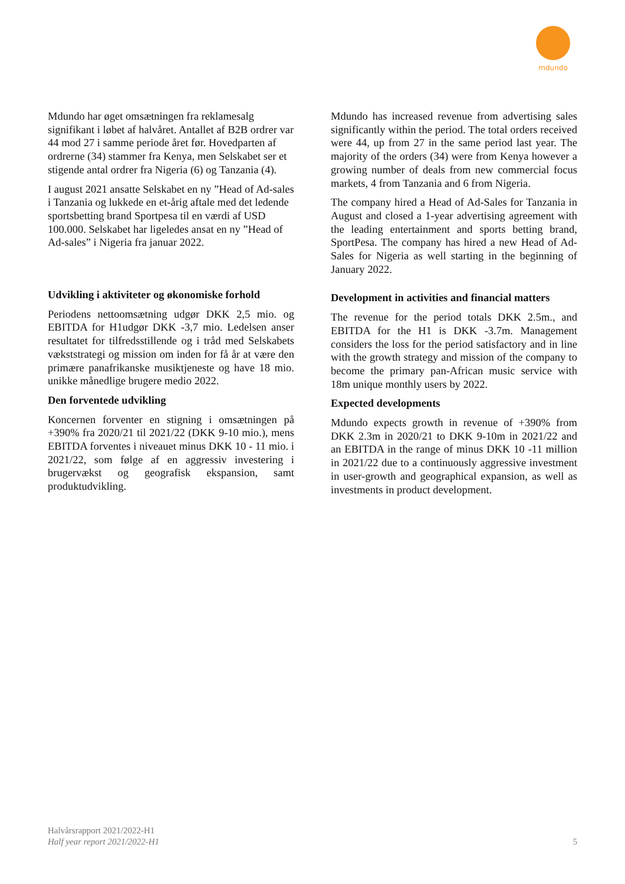mdundo
Mdundo har øget omsætningen fra reklamesalg signifikant i løbet af halvåret. Antallet af B2B ordrer var 44 mod 27 i samme periode året før. Hovedparten af ordrerne (34) stammer fra Kenya, men Selskabet ser et stigende antal ordrer fra Nigeria (6) og Tanzania (4).
I august 2021 ansatte Selskabet en ny ”Head of Ad-sales i Tanzania og lukkede en et-årig aftale med det ledende sportsbetting brand Sportpesa til en værdi af USD 100.000. Selskabet har ligeledes ansat en ny ”Head of Ad-sales” i Nigeria fra januar 2022.
Udvikling i aktiviteter og økonomiske forhold
Periodens nettoomsætning udgør DKK 2,5 mio. og EBITDA for H1udgør DKK -3,7 mio. Ledelsen anser resultatet for tilfredsstillende og i tråd med Selskabets vækststrategi og mission om inden for få år at være den primære panafrikanske musiktjeneste og have 18 mio. unikke månedlige brugere medio 2022.
Den forventede udvikling
Koncernen forventer en stigning i omsætningen på +390% fra 2020/21 til 2021/22 (DKK 9-10 mio.), mens EBITDA forventes i niveauet minus DKK 10 - 11 mio. i 2021/22, som følge af en aggressiv investering i brugervækst og geografisk ekspansion, samt produktudvikling.
Mdundo has increased revenue from advertising sales significantly within the period. The total orders received were 44, up from 27 in the same period last year. The majority of the orders (34) were from Kenya however a growing number of deals from new commercial focus markets, 4 from Tanzania and 6 from Nigeria.
The company hired a Head of Ad-Sales for Tanzania in August and closed a 1-year advertising agreement with the leading entertainment and sports betting brand, SportPesa. The company has hired a new Head of Ad-Sales for Nigeria as well starting in the beginning of January 2022.
Development in activities and financial matters
The revenue for the period totals DKK 2.5m., and EBITDA for the H1 is DKK -3.7m. Management considers the loss for the period satisfactory and in line with the growth strategy and mission of the company to become the primary pan-African music service with 18m unique monthly users by 2022.
Expected developments
Mdundo expects growth in revenue of +390% from DKK 2.3m in 2020/21 to DKK 9-10m in 2021/22 and an EBITDA in the range of minus DKK 10 -11 million in 2021/22 due to a continuously aggressive investment in user-growth and geographical expansion, as well as investments in product development.
Halvårsrapport 2021/2022-H1
Half year report 2021/2022-H1
5